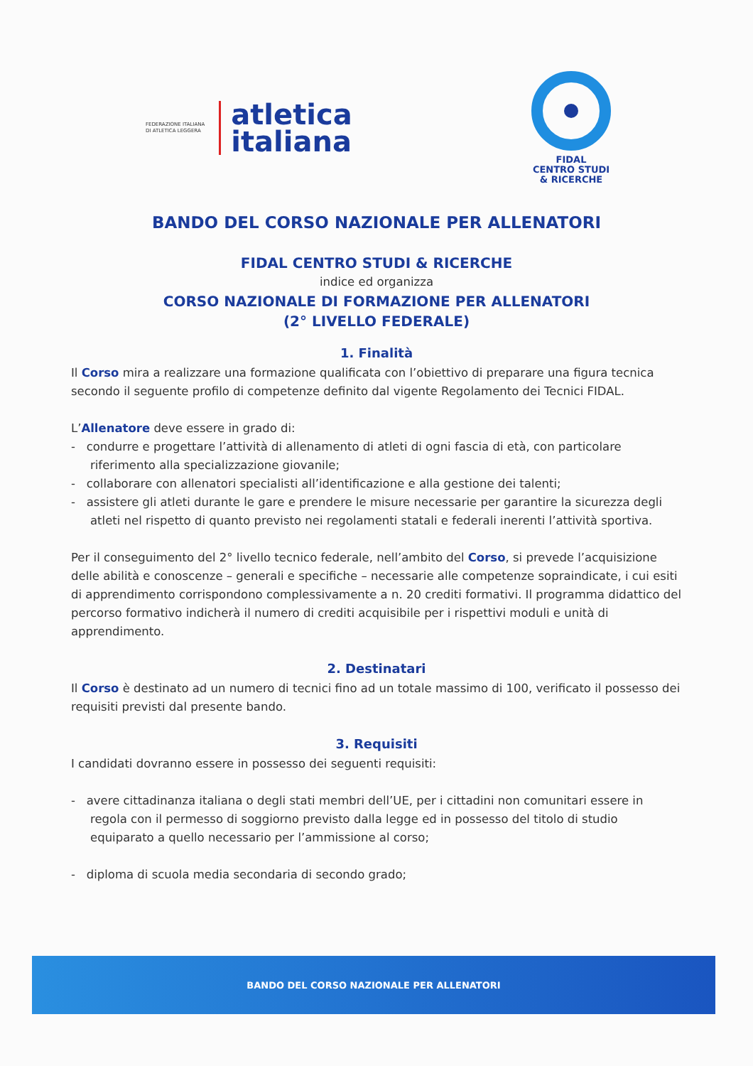FEDERAZIONE ITALIANA
DI ATLETICA LEGGERA
atletica
italiana
FIDAL
CENTRO STUDI
& RICERCHE
BANDO DEL CORSO NAZIONALE PER ALLENATORI
FIDAL CENTRO STUDI & RICERCHE
indice ed organizza
CORSO NAZIONALE DI FORMAZIONE PER ALLENATORI
(2° LIVELLO FEDERALE)
1. Finalità
Il Corso mira a realizzare una formazione qualificata con l’obiettivo di preparare una figura tecnica secondo il seguente profilo di competenze definito dal vigente Regolamento dei Tecnici FIDAL.
L’Allenatore deve essere in grado di:
- condurre e progettare l’attività di allenamento di atleti di ogni fascia di età, con particolare riferimento alla specializzazione giovanile;
- collaborare con allenatori specialisti all’identificazione e alla gestione dei talenti;
- assistere gli atleti durante le gare e prendere le misure necessarie per garantire la sicurezza degli atleti nel rispetto di quanto previsto nei regolamenti statali e federali inerenti l’attività sportiva.
Per il conseguimento del 2° livello tecnico federale, nell’ambito del Corso, si prevede l’acquisizione delle abilità e conoscenze – generali e specifiche – necessarie alle competenze sopraindicate, i cui esiti di apprendimento corrispondono complessivamente a n. 20 crediti formativi. Il programma didattico del percorso formativo indicherà il numero di crediti acquisibile per i rispettivi moduli e unità di apprendimento.
2. Destinatari
Il Corso è destinato ad un numero di tecnici fino ad un totale massimo di 100, verificato il possesso dei requisiti previsti dal presente bando.
3. Requisiti
I candidati dovranno essere in possesso dei seguenti requisiti:
- avere cittadinanza italiana o degli stati membri dell’UE, per i cittadini non comunitari essere in regola con il permesso di soggiorno previsto dalla legge ed in possesso del titolo di studio equiparato a quello necessario per l’ammissione al corso;
- diploma di scuola media secondaria di secondo grado;
BANDO DEL CORSO NAZIONALE PER ALLENATORI